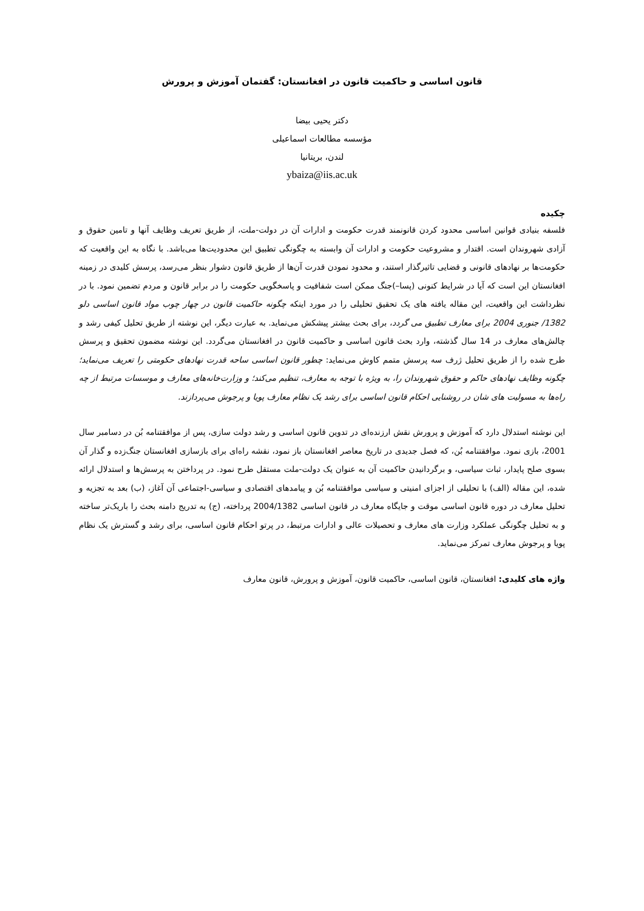قانون اساسی و حاکمیت قانون در افغانستان: گفتمان آموزش و پرورش
دکتر یحیی بیضا
مؤسسه مطالعات اسماعیلی
لندن، بریتانیا
ybaiza@iis.ac.uk
چکیده
فلسفه بنیادی قوانین اساسی محدود کردن قانونمند قدرت حکومت و ادارات آن در دولت-ملت، از طریق تعریف وظایف آنها و تامین حقوق و آزادی شهروندان است. اقتدار و مشروعیت حکومت و ادارات آن وابسته به چگونگی تطبیق این محدودیت‌ها می‌باشد. با نگاه به این واقعیت که حکومت‌ها بر نهادهای قانونی و قضایی تاثیرگذار استند، و محدود نمودن قدرت آن‌ها از طریق قانون دشوار بنظر می‌رسد، پرسش کلیدی در زمینه افغانستان این است که آیا در شرایط کنونی (پسا–)جنگ ممکن است شفافیت و پاسخگویی حکومت را در برابر قانون و مردم تضمین نمود. با در نظرداشت این واقعیت، این مقاله یافته های یک تحقیق تحلیلی را در مورد اینکه چگونه حاکمیت قانون در چهار چوب مواد قانون اساسی دلو 1382/ جنوری 2004 برای معارف تطبیق می گردد، برای بحث بیشتر پیشکش می‌نماید. به عبارت دیگر، این نوشته از طریق تحلیل کیفی رشد و چالش‌های معارف در 14 سال گذشته، وارد بحث قانون اساسی و حاکمیت قانون در افغانستان می‌گردد. این نوشته مضمون تحقیق و پرسش طرح شده را از طریق تحلیل ژرف سه پرسش متمم کاوش می‌نماید: چطور قانون اساسی ساحه قدرت نهادهای حکومتی را تعریف می‌نماید؛ چگونه وظایف نهادهای حاکم و حقوق شهروندان را، به ویژه با توجه به معارف، تنظیم می‌کند؛ و وزارت‌خانه‌های معارف و موسسات مرتبط از چه راه‌ها به مسولیت های شان در روشنایی احکام قانون اساسی برای رشد یک نظام معارف پویا و پرجوش می‌پردازند.
این نوشته استدلال دارد که آموزش و پرورش نقش ارزنده‌ای در تدوین قانون اساسی و رشد دولت سازی، پس از موافقتنامه بُن در دسامبر سال 2001، بازی نمود. موافقتنامه بُن، که فصل جدیدی در تاریخ معاصر افغانستان باز نمود، نقشه راه‌ای برای بازسازی افغانستان جنگ‌زده و گذار آن بسوی صلح پایدار، ثبات سیاسی، و برگردانیدن حاکمیت آن به عنوان یک دولت-ملت مستقل طرح نمود. در پرداختن به پرسش‌ها و استدلال ارائه شده، این مقاله (الف) با تحلیلی از اجزای امنیتی و سیاسی موافقتنامه بُن و پیامدهای اقتصادی و سیاسی-اجتماعی آن آغاز، (ب) بعد به تجزیه و تحلیل معارف در دوره قانون اساسی موقت و جایگاه معارف در قانون اساسی 2004/1382 پرداخته، (ج) به تدریج دامنه بحث را باریک‌تر ساخته و به تحلیل چگونگی عملکرد وزارت های معارف و تحصیلات عالی و ادارات مرتبط، در پرتو احکام قانون اساسی، برای رشد و گسترش یک نظام پویا و پرجوش معارف تمرکز می‌نماید.
واژه های کلیدی: افغانستان، قانون اساسی، حاکمیت قانون، آموزش و پرورش، قانون معارف